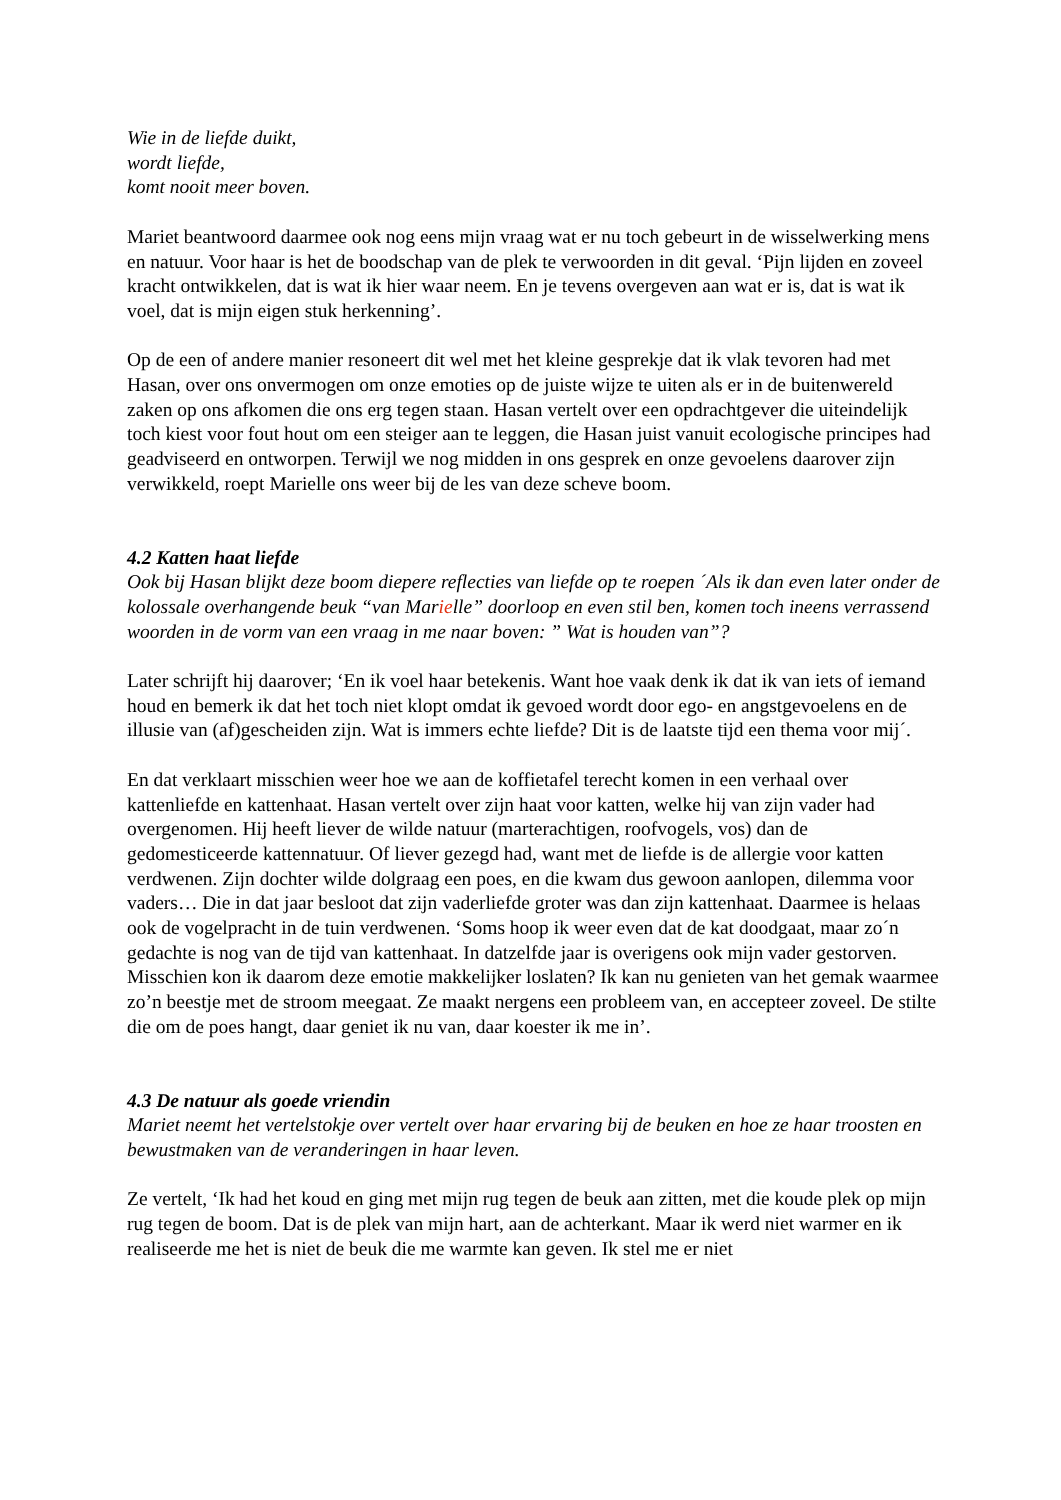Wie in de liefde duikt,
wordt liefde,
komt nooit meer boven.
Mariet beantwoord daarmee ook nog eens mijn vraag wat er nu toch gebeurt in de wisselwerking mens en natuur. Voor haar is het de boodschap van de plek te verwoorden in dit geval. ‘Pijn lijden en zoveel kracht ontwikkelen, dat is wat ik hier waar neem. En je tevens overgeven aan wat er is, dat is wat ik voel, dat is mijn eigen stuk herkenning’.
Op de een of andere manier resoneert dit wel met het kleine gesprekje dat ik vlak tevoren had met Hasan, over ons onvermogen om onze emoties op de juiste wijze te uiten als er in de buitenwereld zaken op ons afkomen die ons erg tegen staan. Hasan vertelt over een opdrachtgever die uiteindelijk toch kiest voor fout hout om een steiger aan te leggen, die Hasan juist vanuit ecologische principes had geadviseerd en ontworpen. Terwijl we nog midden in ons gesprek en onze gevoelens daarover zijn verwikkeld, roept Marielle ons weer bij de les van deze scheve boom.
4.2 Katten haat liefde
Ook bij Hasan blijkt deze boom diepere reflecties van liefde op te roepen ´Als ik dan even later onder de kolossale overhangende beuk “van Marielle” doorloop en even stil ben, komen toch ineens verrassend woorden in de vorm van een vraag in me naar boven: ” Wat is houden van”?
Later schrijft hij daarover; ‘En ik voel haar betekenis. Want hoe vaak denk ik dat ik van iets of iemand houd en bemerk ik dat het toch niet klopt omdat ik gevoed wordt door ego- en angstgevoelens en de illusie van (af)gescheiden zijn. Wat is immers echte liefde? Dit is de laatste tijd een thema voor mij´.
En dat verklaart misschien weer hoe we aan de koffietafel terecht komen in een verhaal over kattenliefde en kattenhaat. Hasan vertelt over zijn haat voor katten, welke hij van zijn vader had overgenomen. Hij heeft liever de wilde natuur (marterachtigen, roofvogels, vos) dan de gedomesticeerde kattennatuur. Of liever gezegd had, want met de liefde is de allergie voor katten verdwenen. Zijn dochter wilde dolgraag een poes, en die kwam dus gewoon aanlopen, dilemma voor vaders… Die in dat jaar besloot dat zijn vaderliefde groter was dan zijn kattenhaat. Daarmee is helaas ook de vogelpracht in de tuin verdwenen. ‘Soms hoop ik weer even dat de kat doodgaat, maar zo´n gedachte is nog van de tijd van kattenhaat. In datzelfde jaar is overigens ook mijn vader gestorven. Misschien kon ik daarom deze emotie makkelijker loslaten? Ik kan nu genieten van het gemak waarmee zo’n beestje met de stroom meegaat. Ze maakt nergens een probleem van, en accepteer zoveel. De stilte die om de poes hangt, daar geniet ik nu van, daar koester ik me in’.
4.3 De natuur als goede vriendin
Mariet neemt het vertelstokje over vertelt over haar ervaring bij de beuken en hoe ze haar troosten en bewustmaken van de veranderingen in haar leven.
Ze vertelt, ‘Ik had het koud en ging met mijn rug tegen de beuk aan zitten, met die koude plek op mijn rug tegen de boom. Dat is de plek van mijn hart, aan de achterkant. Maar ik werd niet warmer en ik realiseerde me het is niet de beuk die me warmte kan geven. Ik stel me er niet